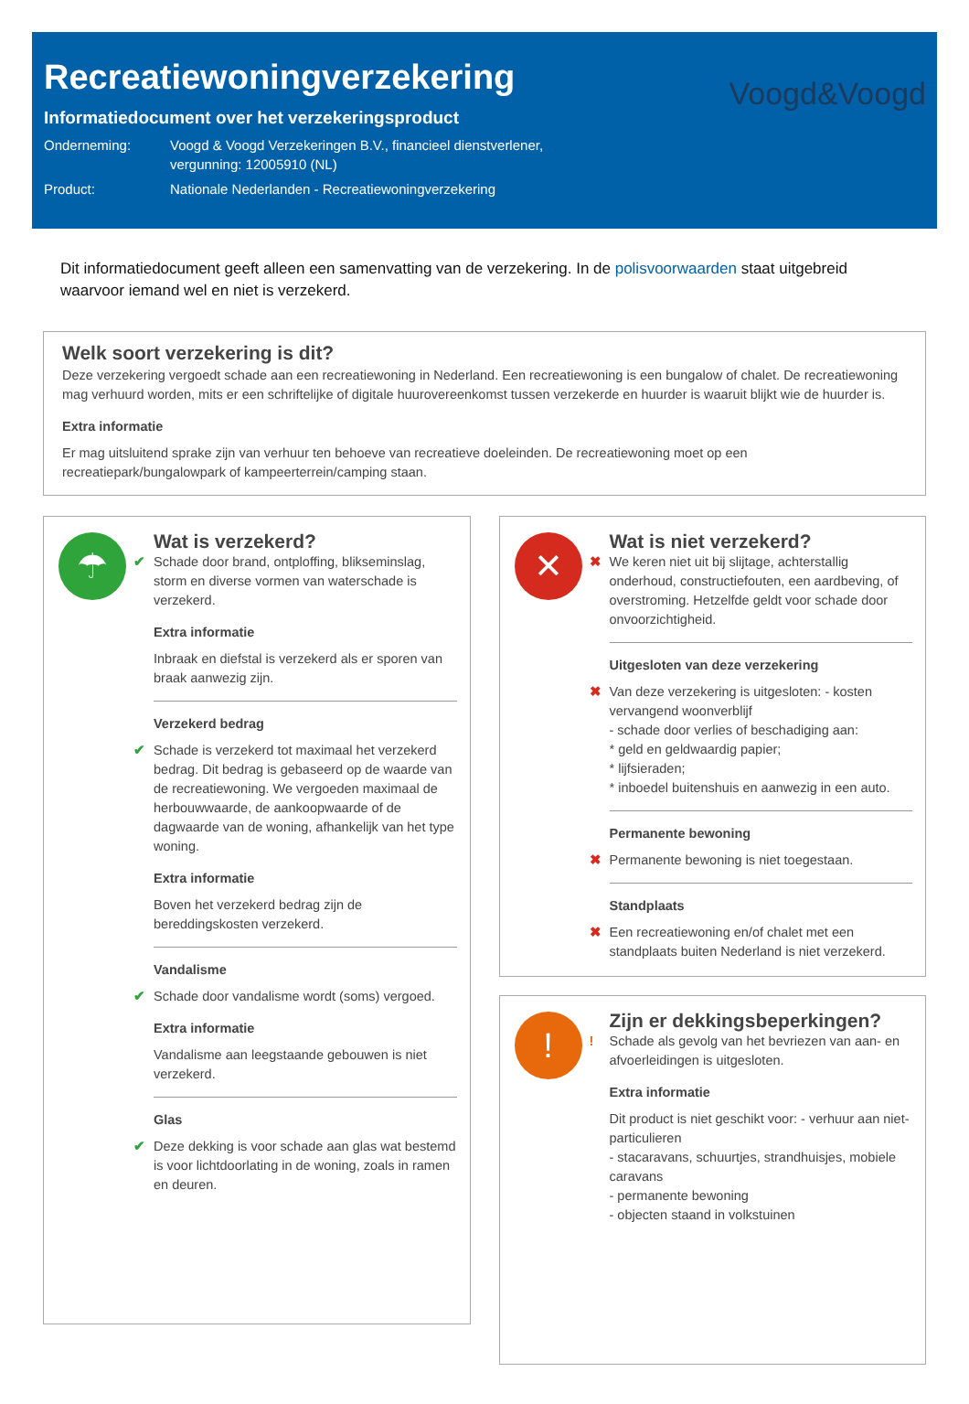Recreatiewoningverzekering
Voogd&Voogd
Informatiedocument over het verzekeringsproduct
Onderneming: Voogd & Voogd Verzekeringen B.V., financieel dienstverlener,
vergunning: 12005910 (NL)
Product: Nationale Nederlanden - Recreatiewoningverzekering
Dit informatiedocument geeft alleen een samenvatting van de verzekering. In de polisvoorwaarden staat uitgebreid waarvoor iemand wel en niet is verzekerd.
Welk soort verzekering is dit?
Deze verzekering vergoedt schade aan een recreatiewoning in Nederland. Een recreatiewoning is een bungalow of chalet. De recreatiewoning mag verhuurd worden, mits er een schriftelijke of digitale huurovereenkomst tussen verzekerde en huurder is waaruit blijkt wie de huurder is.
Extra informatie
Er mag uitsluitend sprake zijn van verhuur ten behoeve van recreatieve doeleinden. De recreatiewoning moet op een recreatiepark/bungalowpark of kampeerterrein/camping staan.
☂
Wat is verzekerd?
✔ Schade door brand, ontploffing, blikseminslag, storm en diverse vormen van waterschade is verzekerd.
Extra informatie
Inbraak en diefstal is verzekerd als er sporen van braak aanwezig zijn.
Verzekerd bedrag
✔ Schade is verzekerd tot maximaal het verzekerd bedrag. Dit bedrag is gebaseerd op de waarde van de recreatiewoning. We vergoeden maximaal de herbouwwaarde, de aankoopwaarde of de dagwaarde van de woning, afhankelijk van het type woning.
Extra informatie
Boven het verzekerd bedrag zijn de bereddingskosten verzekerd.
Vandalisme
✔ Schade door vandalisme wordt (soms) vergoed.
Extra informatie
Vandalisme aan leegstaande gebouwen is niet verzekerd.
Glas
✔ Deze dekking is voor schade aan glas wat bestemd is voor lichtdoorlating in de woning, zoals in ramen en deuren.
✕
Wat is niet verzekerd?
✖ We keren niet uit bij slijtage, achterstallig onderhoud, constructiefouten, een aardbeving, of overstroming. Hetzelfde geldt voor schade door onvoorzichtigheid.
Uitgesloten van deze verzekering
✖ Van deze verzekering is uitgesloten: - kosten vervangend woonverblijf
- schade door verlies of beschadiging aan:
* geld en geldwaardig papier;
* lijfsieraden;
* inboedel buitenshuis en aanwezig in een auto.
Permanente bewoning
✖ Permanente bewoning is niet toegestaan.
Standplaats
✖ Een recreatiewoning en/of chalet met een standplaats buiten Nederland is niet verzekerd.
!
Zijn er dekkingsbeperkingen?
! Schade als gevolg van het bevriezen van aan- en afvoerleidingen is uitgesloten.
Extra informatie
Dit product is niet geschikt voor: - verhuur aan niet-particulieren
- stacaravans, schuurtjes, strandhuisjes, mobiele caravans
- permanente bewoning
- objecten staand in volkstuinen